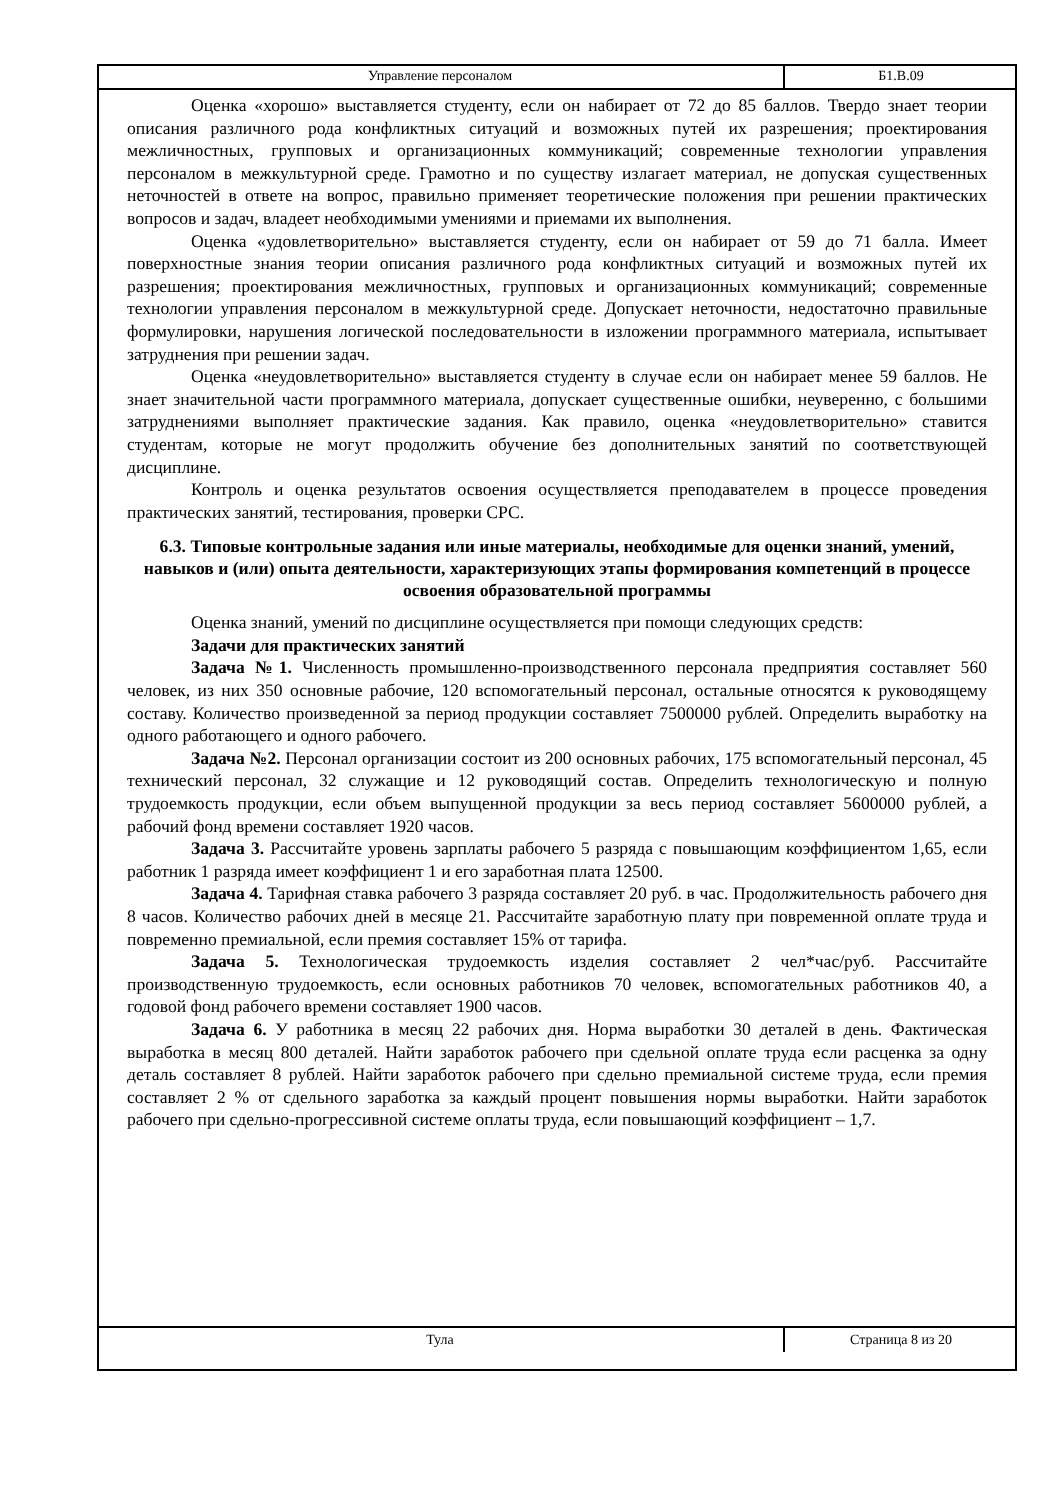Управление персоналом Б1.В.09
Оценка «хорошо» выставляется студенту, если он набирает от 72 до 85 баллов. Твердо знает теории описания различного рода конфликтных ситуаций и возможных путей их разрешения; проектирования межличностных, групповых и организационных коммуникаций; современные технологии управления персоналом в межкультурной среде. Грамотно и по существу излагает материал, не допуская существенных неточностей в ответе на вопрос, правильно применяет теоретические положения при решении практических вопросов и задач, владеет необходимыми умениями и приемами их выполнения.
Оценка «удовлетворительно» выставляется студенту, если он набирает от 59 до 71 балла. Имеет поверхностные знания теории описания различного рода конфликтных ситуаций и возможных путей их разрешения; проектирования межличностных, групповых и организационных коммуникаций; современные технологии управления персоналом в межкультурной среде. Допускает неточности, недостаточно правильные формулировки, нарушения логической последовательности в изложении программного материала, испытывает затруднения при решении задач.
Оценка «неудовлетворительно» выставляется студенту в случае если он набирает менее 59 баллов. Не знает значительной части программного материала, допускает существенные ошибки, неуверенно, с большими затруднениями выполняет практические задания. Как правило, оценка «неудовлетворительно» ставится студентам, которые не могут продолжить обучение без дополнительных занятий по соответствующей дисциплине.
Контроль и оценка результатов освоения осуществляется преподавателем в процессе проведения практических занятий, тестирования, проверки СРС.
6.3. Типовые контрольные задания или иные материалы, необходимые для оценки знаний, умений, навыков и (или) опыта деятельности, характеризующих этапы формирования компетенций в процессе освоения образовательной программы
Оценка знаний, умений по дисциплине осуществляется при помощи следующих средств:
Задачи для практических занятий
Задача №1. Численность промышленно-производственного персонала предприятия составляет 560 человек, из них 350 основные рабочие, 120 вспомогательный персонал, остальные относятся к руководящему составу. Количество произведенной за период продукции составляет 7500000 рублей. Определить выработку на одного работающего и одного рабочего.
Задача №2. Персонал организации состоит из 200 основных рабочих, 175 вспомогательный персонал, 45 технический персонал, 32 служащие и 12 руководящий состав. Определить технологическую и полную трудоемкость продукции, если объем выпущенной продукции за весь период составляет 5600000 рублей, а рабочий фонд времени составляет 1920 часов.
Задача 3. Рассчитайте уровень зарплаты рабочего 5 разряда с повышающим коэффициентом 1,65, если работник 1 разряда имеет коэффициент 1 и его заработная плата 12500.
Задача 4. Тарифная ставка рабочего 3 разряда составляет 20 руб. в час. Продолжительность рабочего дня 8 часов. Количество рабочих дней в месяце 21. Рассчитайте заработную плату при повременной оплате труда и повременно премиальной, если премия составляет 15% от тарифа.
Задача 5. Технологическая трудоемкость изделия составляет 2 чел*час/руб. Рассчитайте производственную трудоемкость, если основных работников 70 человек, вспомогательных работников 40, а годовой фонд рабочего времени составляет 1900 часов.
Задача 6. У работника в месяц 22 рабочих дня. Норма выработки 30 деталей в день. Фактическая выработка в месяц 800 деталей. Найти заработок рабочего при сдельной оплате труда если расценка за одну деталь составляет 8 рублей. Найти заработок рабочего при сдельно премиальной системе труда, если премия составляет 2 % от сдельного заработка за каждый процент повышения нормы выработки. Найти заработок рабочего при сдельно-прогрессивной системе оплаты труда, если повышающий коэффициент – 1,7.
Тула Страница 8 из 20